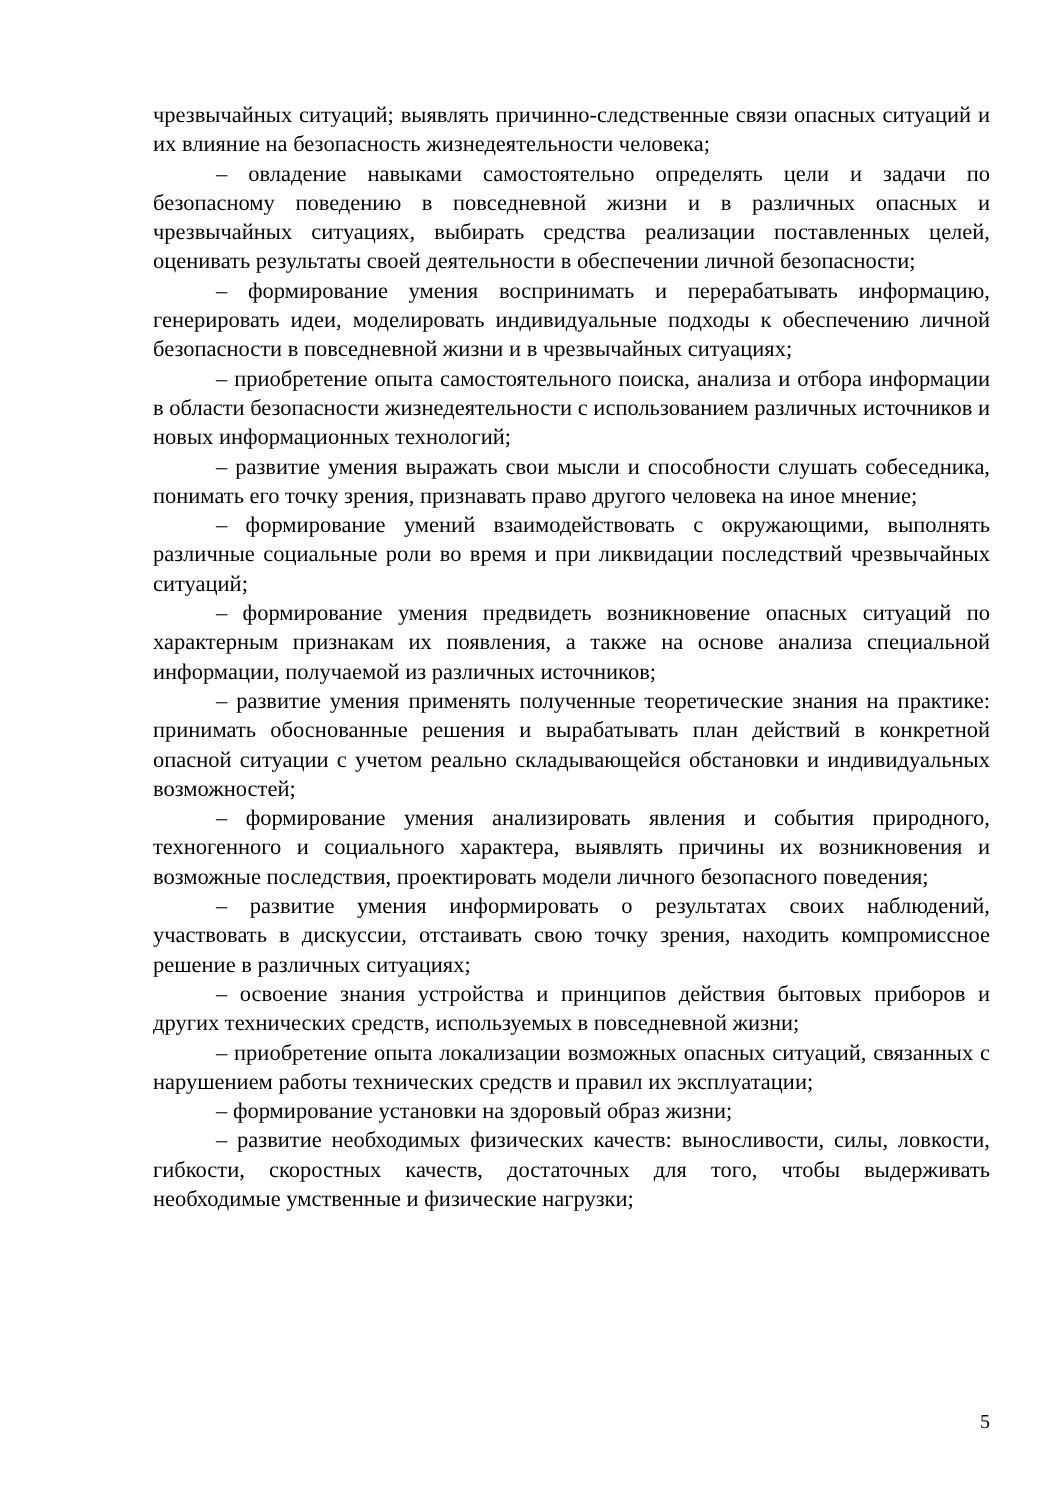чрезвычайных ситуаций; выявлять причинно-следственные связи опасных ситуаций и их влияние на безопасность жизнедеятельности человека;
– овладение навыками самостоятельно определять цели и задачи по безопасному поведению в повседневной жизни и в различных опасных и чрезвычайных ситуациях, выбирать средства реализации поставленных целей, оценивать результаты своей деятельности в обеспечении личной безопасности;
– формирование умения воспринимать и перерабатывать информацию, генерировать идеи, моделировать индивидуальные подходы к обеспечению личной безопасности в повседневной жизни и в чрезвычайных ситуациях;
– приобретение опыта самостоятельного поиска, анализа и отбора информации в области безопасности жизнедеятельности с использованием различных источников и новых информационных технологий;
– развитие умения выражать свои мысли и способности слушать собеседника, понимать его точку зрения, признавать право другого человека на иное мнение;
– формирование умений взаимодействовать с окружающими, выполнять различные социальные роли во время и при ликвидации последствий чрезвычайных ситуаций;
– формирование умения предвидеть возникновение опасных ситуаций по характерным признакам их появления, а также на основе анализа специальной информации, получаемой из различных источников;
– развитие умения применять полученные теоретические знания на практике: принимать обоснованные решения и вырабатывать план действий в конкретной опасной ситуации с учетом реально складывающейся обстановки и индивидуальных возможностей;
– формирование умения анализировать явления и события природного, техногенного и социального характера, выявлять причины их возникновения и возможные последствия, проектировать модели личного безопасного поведения;
– развитие умения информировать о результатах своих наблюдений, участвовать в дискуссии, отстаивать свою точку зрения, находить компромиссное решение в различных ситуациях;
– освоение знания устройства и принципов действия бытовых приборов и других технических средств, используемых в повседневной жизни;
– приобретение опыта локализации возможных опасных ситуаций, связанных с нарушением работы технических средств и правил их эксплуатации;
– формирование установки на здоровый образ жизни;
– развитие необходимых физических качеств: выносливости, силы, ловкости, гибкости, скоростных качеств, достаточных для того, чтобы выдерживать необходимые умственные и физические нагрузки;
5